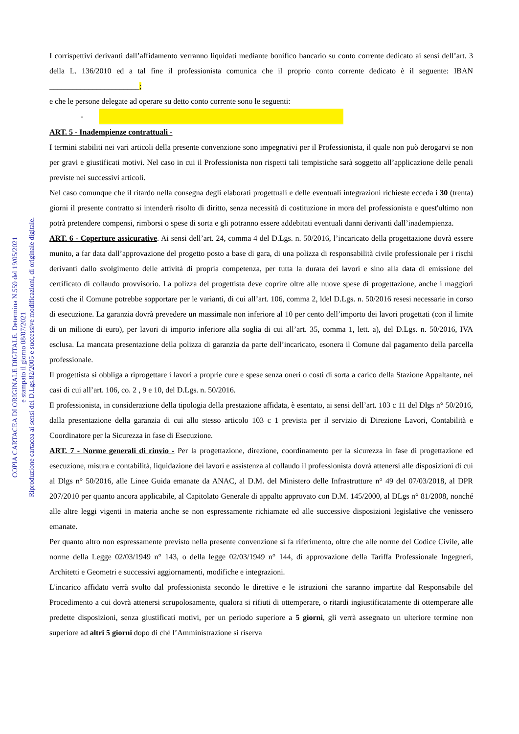COPIA CARTACEA DI ORIGINALE DIGITALE. Determina N.559 del 19/05/2021
e stampato il giorno 08/07/2021
Riproduzione cartacea ai sensi del D.Lgs.82/2005 e successive modificazioni, di originale digitale.
I corrispettivi derivanti dall’affidamento verranno liquidati mediante bonifico bancario su conto corrente dedicato ai sensi dell’art. 3 della L. 136/2010 ed a tal fine il professionista comunica che il proprio conto corrente dedicato è il seguente: IBAN _______________________;
e che le persone delegate ad operare su detto conto corrente sono le seguenti:
-
ART. 5 - Inadempienze contrattuali -
I termini stabiliti nei vari articoli della presente convenzione sono impegnativi per il Professionista, il quale non può derogarvi se non per gravi e giustificati motivi. Nel caso in cui il Professionista non rispetti tali tempistiche sarà soggetto all’applicazione delle penali previste nei successivi articoli.
Nel caso comunque che il ritardo nella consegna degli elaborati progettuali e delle eventuali integrazioni richieste ecceda i 30 (trenta) giorni il presente contratto si intenderà risolto di diritto, senza necessità di costituzione in mora del professionista e quest'ultimo non potrà pretendere compensi, rimborsi o spese di sorta e gli potranno essere addebitati eventuali danni derivanti dall’inadempienza.
ART. 6 - Coperture assicurative. Ai sensi dell’art. 24, comma 4 del D.Lgs. n. 50/2016, l’incaricato della progettazione dovrà essere munito, a far data dall’approvazione del progetto posto a base di gara, di una polizza di responsabilità civile professionale per i rischi derivanti dallo svolgimento delle attività di propria competenza, per tutta la durata dei lavori e sino alla data di emissione del certificato di collaudo provvisorio. La polizza del progettista deve coprire oltre alle nuove spese di progettazione, anche i maggiori costi che il Comune potrebbe sopportare per le varianti, di cui all’art. 106, comma 2, ldel D.Lgs. n. 50/2016 resesi necessarie in corso di esecuzione. La garanzia dovrà prevedere un massimale non inferiore al 10 per cento dell’importo dei lavori progettati (con il limite di un milione di euro), per lavori di importo inferiore alla soglia di cui all’art. 35, comma 1, lett. a), del D.Lgs. n. 50/2016, IVA esclusa. La mancata presentazione della polizza di garanzia da parte dell’incaricato, esonera il Comune dal pagamento della parcella professionale.
Il progettista si obbliga a riprogettare i lavori a proprie cure e spese senza oneri o costi di sorta a carico della Stazione Appaltante, nei casi di cui all’art. 106, co. 2 , 9 e 10, del D.Lgs. n. 50/2016.
Il professionista, in considerazione della tipologia della prestazione affidata, è esentato, ai sensi dell’art. 103 c 11 del Dlgs n° 50/2016, dalla presentazione della garanzia di cui allo stesso articolo 103 c 1 prevista per il servizio di Direzione Lavori, Contabilità e Coordinatore per la Sicurezza in fase di Esecuzione.
ART. 7 - Norme generali di rinvio - Per la progettazione, direzione, coordinamento per la sicurezza in fase di progettazione ed esecuzione, misura e contabilità, liquidazione dei lavori e assistenza al collaudo il professionista dovrà attenersi alle disposizioni di cui al Dlgs n° 50/2016, alle Linee Guida emanate da ANAC, al D.M. del Ministero delle Infrastrutture n° 49 del 07/03/2018, al DPR 207/2010 per quanto ancora applicabile, al Capitolato Generale di appalto approvato con D.M. 145/2000, al DLgs n° 81/2008, nonché alle altre leggi vigenti in materia anche se non espressamente richiamate ed alle successive disposizioni legislative che venissero emanate.
Per quanto altro non espressamente previsto nella presente convenzione si fa riferimento, oltre che alle norme del Codice Civile, alle norme della Legge 02/03/1949 n° 143, o della legge 02/03/1949 n° 144, di approvazione della Tariffa Professionale Ingegneri, Architetti e Geometri e successivi aggiornamenti, modifiche e integrazioni.
L'incarico affidato verrà svolto dal professionista secondo le direttive e le istruzioni che saranno impartite dal Responsabile del Procedimento a cui dovrà attenersi scrupolosamente, qualora si rifiuti di ottemperare, o ritardi ingiustificatamente di ottemperare alle predette disposizioni, senza giustificati motivi, per un periodo superiore a 5 giorni, gli verrà assegnato un ulteriore termine non superiore ad altri 5 giorni dopo di ché l’Amministrazione si riserva